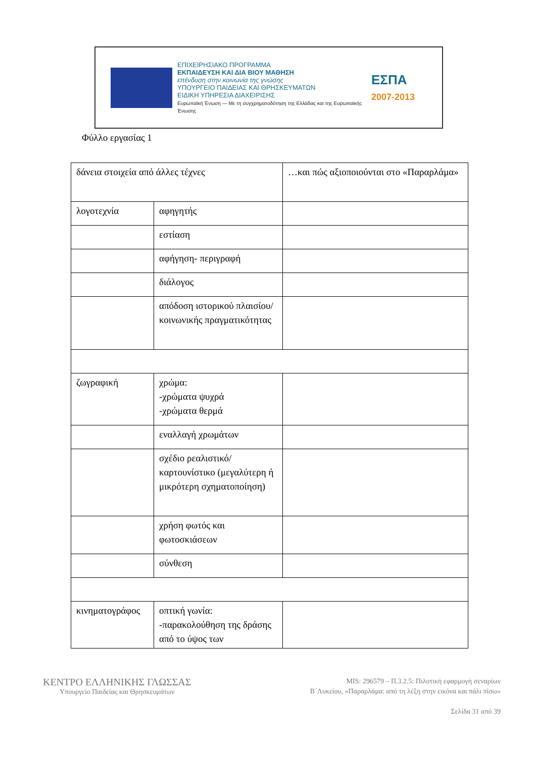ΕΠΙΧΕΙΡΗΣΙΑΚΟ ΠΡΟΓΡΑΜΜΑ
ΕΚΠΑΙΔΕΥΣΗ ΚΑΙ ΔΙΑ ΒΙΟΥ ΜΑΘΗΣΗ
επένδυση στην κοινωνία της γνώσης
ΥΠΟΥΡΓΕΙΟ ΠΑΙΔΕΙΑΣ ΚΑΙ ΘΡΗΣΚΕΥΜΑΤΩΝ
ΕΙΔΙΚΗ ΥΠΗΡΕΣΙΑ ΔΙΑΧΕΙΡΙΣΗΣ
Ευρωπαϊκή Ένωση — Με τη συγχρηματοδότηση της Ελλάδας και της Ευρωπαϊκής Ένωσης
ΕΣΠΑ
2007-2013
Φύλλο εργασίας 1
| δάνεια στοιχεία από άλλες τέχνες | | …και πώς αξιοποιούνται στο «Παραρλάμα» |
| λογοτεχνία | αφηγητής | |
| | εστίαση | |
| | αφήγηση- περιγραφή | |
| | διάλογος | |
| | απόδοση ιστορικού πλαισίου/ κοινωνικής πραγματικότητας | |
| ζωγραφική | χρώμα: -χρώματα ψυχρά -χρώματα θερμά | |
| | εναλλαγή χρωμάτων | |
| | σχέδιο ρεαλιστικό/ καρτουνίστικο (μεγαλύτερη ή μικρότερη σχηματοποίηση) | |
| | χρήση φωτός και φωτοσκιάσεων | |
| | σύνθεση | |
| κινηματογράφος | οπτική γωνία: -παρακολούθηση της δράσης από το ύψος των | |
ΚΕΝΤΡΟ ΕΛΛΗΝΙΚΗΣ ΓΛΩΣΣΑΣ
Υπουργείο Παιδείας και Θρησκευμάτων
MIS: 296579 – Π.3.2.5: Πιλοτική εφαρμογή σεναρίων
Β΄Λυκείου, «Παραρλάμα: από τη λέξη στην εικόνα και πάλι πίσω»
Σελίδα 31 από 39